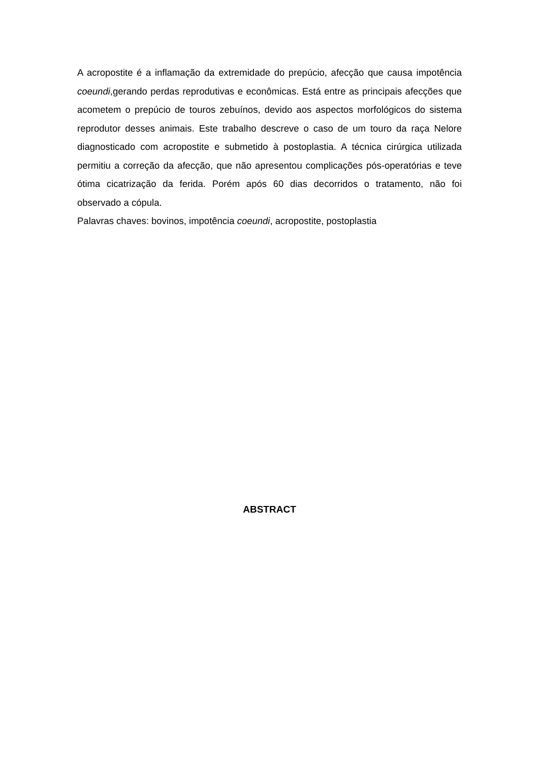A acropostite é a inflamação da extremidade do prepúcio, afecção que causa impotência coeundi,gerando perdas reprodutivas e econômicas. Está entre as principais afecções que acometem o prepúcio de touros zebuínos, devido aos aspectos morfológicos do sistema reprodutor desses animais. Este trabalho descreve o caso de um touro da raça Nelore diagnosticado com acropostite e submetido à postoplastia. A técnica cirúrgica utilizada permitiu a correção da afecção, que não apresentou complicações pós-operatórias e teve ótima cicatrização da ferida. Porém após 60 dias decorridos o tratamento, não foi observado a cópula.
Palavras chaves: bovinos, impotência coeundi, acropostite, postoplastia
ABSTRACT